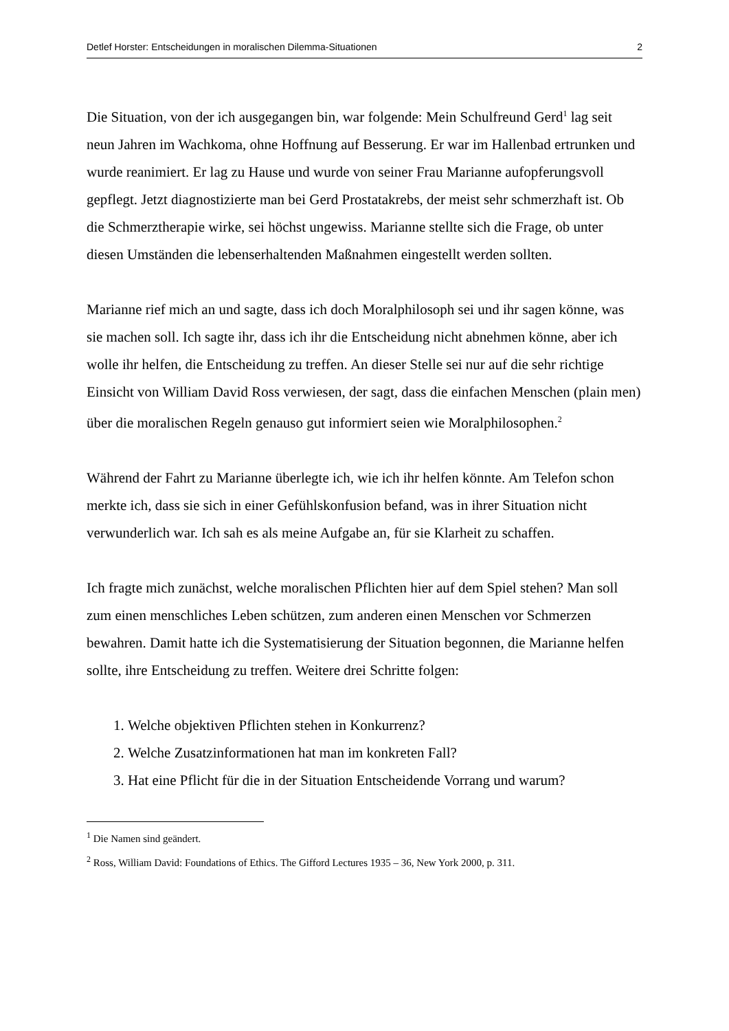Detlef Horster: Entscheidungen in moralischen Dilemma-Situationen 2
Die Situation, von der ich ausgegangen bin, war folgende: Mein Schulfreund Gerd<sup>1</sup> lag seit neun Jahren im Wachkoma, ohne Hoffnung auf Besserung. Er war im Hallenbad ertrunken und wurde reanimiert. Er lag zu Hause und wurde von seiner Frau Marianne aufopferungsvoll gepflegt. Jetzt diagnostizierte man bei Gerd Prostatakrebs, der meist sehr schmerzhaft ist. Ob die Schmerztherapie wirke, sei höchst ungewiss. Marianne stellte sich die Frage, ob unter diesen Umständen die lebenserhaltenden Maßnahmen eingestellt werden sollten.
Marianne rief mich an und sagte, dass ich doch Moralphilosoph sei und ihr sagen könne, was sie machen soll. Ich sagte ihr, dass ich ihr die Entscheidung nicht abnehmen könne, aber ich wolle ihr helfen, die Entscheidung zu treffen. An dieser Stelle sei nur auf die sehr richtige Einsicht von William David Ross verwiesen, der sagt, dass die einfachen Menschen (plain men) über die moralischen Regeln genauso gut informiert seien wie Moralphilosophen.<sup>2</sup>
Während der Fahrt zu Marianne überlegte ich, wie ich ihr helfen könnte. Am Telefon schon merkte ich, dass sie sich in einer Gefühlskonfusion befand, was in ihrer Situation nicht verwunderlich war. Ich sah es als meine Aufgabe an, für sie Klarheit zu schaffen.
Ich fragte mich zunächst, welche moralischen Pflichten hier auf dem Spiel stehen? Man soll zum einen menschliches Leben schützen, zum anderen einen Menschen vor Schmerzen bewahren. Damit hatte ich die Systematisierung der Situation begonnen, die Marianne helfen sollte, ihre Entscheidung zu treffen. Weitere drei Schritte folgen:
1. Welche objektiven Pflichten stehen in Konkurrenz?
2. Welche Zusatzinformationen hat man im konkreten Fall?
3. Hat eine Pflicht für die in der Situation Entscheidende Vorrang und warum?
<sup>1</sup> Die Namen sind geändert.
<sup>2</sup> Ross, William David: Foundations of Ethics. The Gifford Lectures 1935 – 36, New York 2000, p. 311.